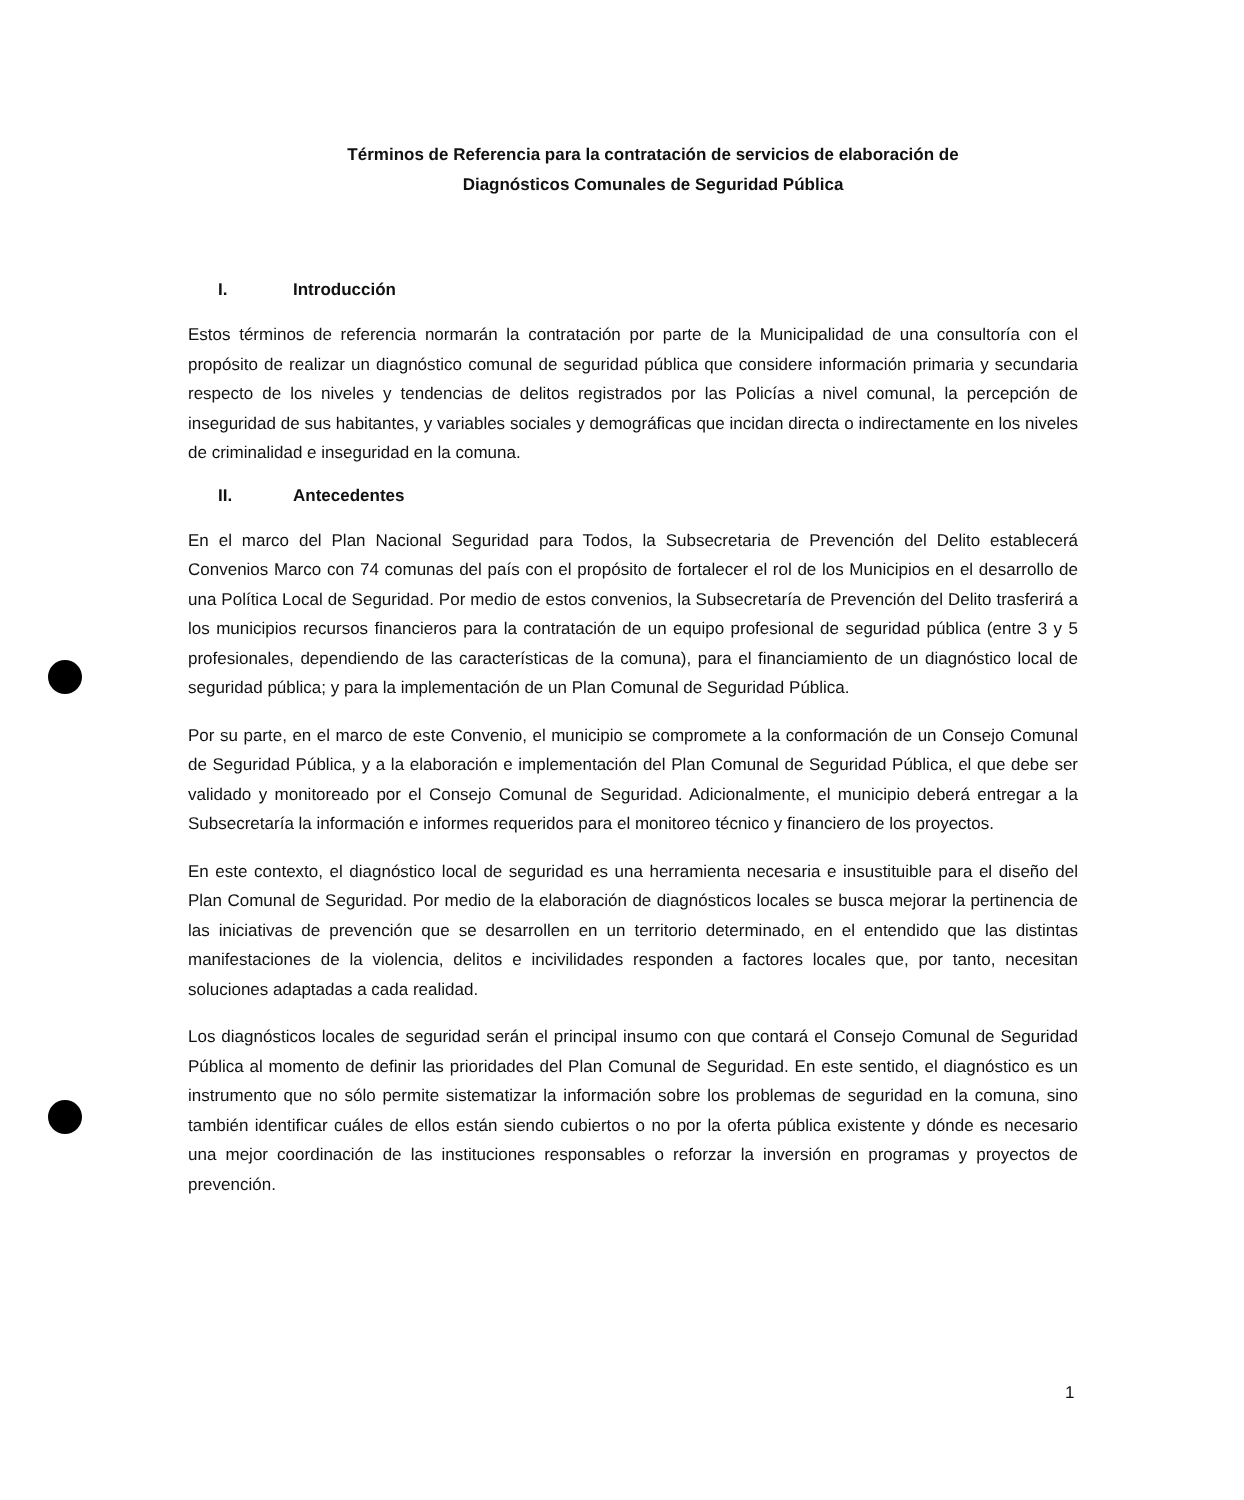Términos de Referencia para la contratación de servicios de elaboración de
Diagnósticos Comunales de Seguridad Pública
I. Introducción
Estos términos de referencia normarán la contratación por parte de la Municipalidad de una consultoría con el propósito de realizar un diagnóstico comunal de seguridad pública que considere información primaria y secundaria respecto de los niveles y tendencias de delitos registrados por las Policías a nivel comunal, la percepción de inseguridad de sus habitantes, y variables sociales y demográficas que incidan directa o indirectamente en los niveles de criminalidad e inseguridad en la comuna.
II. Antecedentes
En el marco del Plan Nacional Seguridad para Todos, la Subsecretaria de Prevención del Delito establecerá Convenios Marco con 74 comunas del país con el propósito de fortalecer el rol de los Municipios en el desarrollo de una Política Local de Seguridad. Por medio de estos convenios, la Subsecretaría de Prevención del Delito trasferirá a los municipios recursos financieros para la contratación de un equipo profesional de seguridad pública (entre 3 y 5 profesionales, dependiendo de las características de la comuna), para el financiamiento de un diagnóstico local de seguridad pública; y para la implementación de un Plan Comunal de Seguridad Pública.
Por su parte, en el marco de este Convenio, el municipio se compromete a la conformación de un Consejo Comunal de Seguridad Pública, y a la elaboración e implementación del Plan Comunal de Seguridad Pública, el que debe ser validado y monitoreado por el Consejo Comunal de Seguridad. Adicionalmente, el municipio deberá entregar a la Subsecretaría la información e informes requeridos para el monitoreo técnico y financiero de los proyectos.
En este contexto, el diagnóstico local de seguridad es una herramienta necesaria e insustituible para el diseño del Plan Comunal de Seguridad. Por medio de la elaboración de diagnósticos locales se busca mejorar la pertinencia de las iniciativas de prevención que se desarrollen en un territorio determinado, en el entendido que las distintas manifestaciones de la violencia, delitos e incivilidades responden a factores locales que, por tanto, necesitan soluciones adaptadas a cada realidad.
Los diagnósticos locales de seguridad serán el principal insumo con que contará el Consejo Comunal de Seguridad Pública al momento de definir las prioridades del Plan Comunal de Seguridad. En este sentido, el diagnóstico es un instrumento que no sólo permite sistematizar la información sobre los problemas de seguridad en la comuna, sino también identificar cuáles de ellos están siendo cubiertos o no por la oferta pública existente y dónde es necesario una mejor coordinación de las instituciones responsables o reforzar la inversión en programas y proyectos de prevención.
1